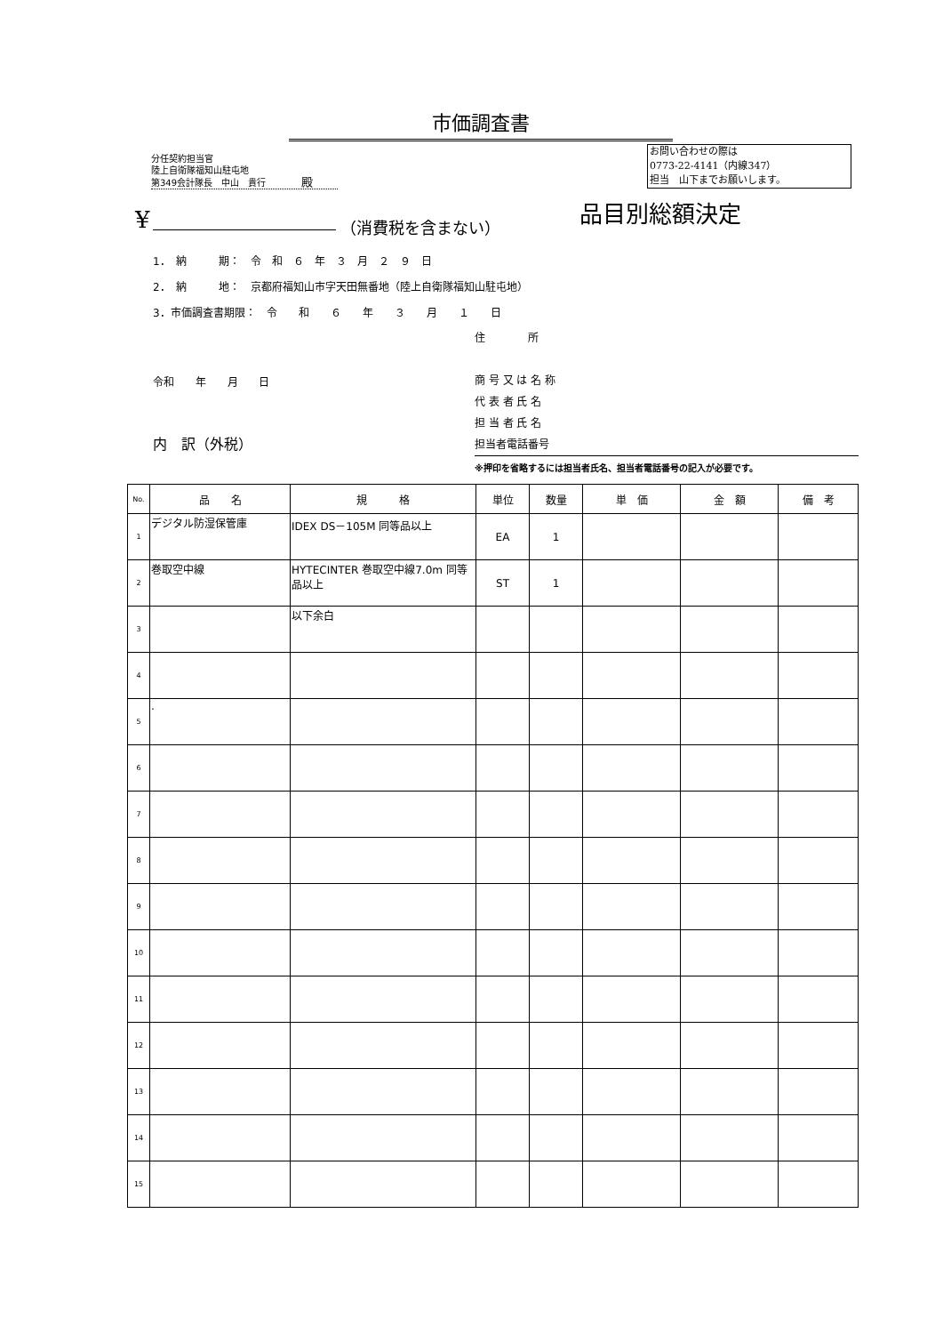市価調査書
分任契約担当官
陸上自衛隊福知山駐屯地
第349会計隊長　中山　貴行　　　　殿
お問い合わせの際は
0773-22-4141（内線347）
担当　山下までお願いします。
¥ （消費税を含まない）
品目別総額決定
1．　納　　　期：　令　和　６　年　３　月　２　９　日
2．　納　　　地：　京都府福知山市字天田無番地（陸上自衛隊福知山駐屯地）
3．市価調査書期限：　令　　和　　６　　年　　３　　月　　１　　日
住　　　　所
商 号 又 は 名 称
代 表 者 氏 名
担 当 者 氏 名
担当者電話番号
令和 年 月 日
内　訳（外税）
※押印を省略するには担当者氏名、担当者電話番号の記入が必要です。
| No. | 品 名 | 規 格 | 単位 | 数量 | 単 価 | 金 額 | 備 考 |
| --- | --- | --- | --- | --- | --- | --- | --- |
| 1 | デジタル防湿保管庫 | IDEX DS－105M 同等品以上 | EA | 1 | | | |
| 2 | 巻取空中線 | HYTECINTER 巻取空中線7.0m 同等品以上 | ST | 1 | | | |
| 3 | | 以下余白 | | | | | |
| 4 | | | | | | | |
| 5 | . | | | | | | |
| 6 | | | | | | | |
| 7 | | | | | | | |
| 8 | | | | | | | |
| 9 | | | | | | | |
| 10 | | | | | | | |
| 11 | | | | | | | |
| 12 | | | | | | | |
| 13 | | | | | | | |
| 14 | | | | | | | |
| 15 | | | | | | | |